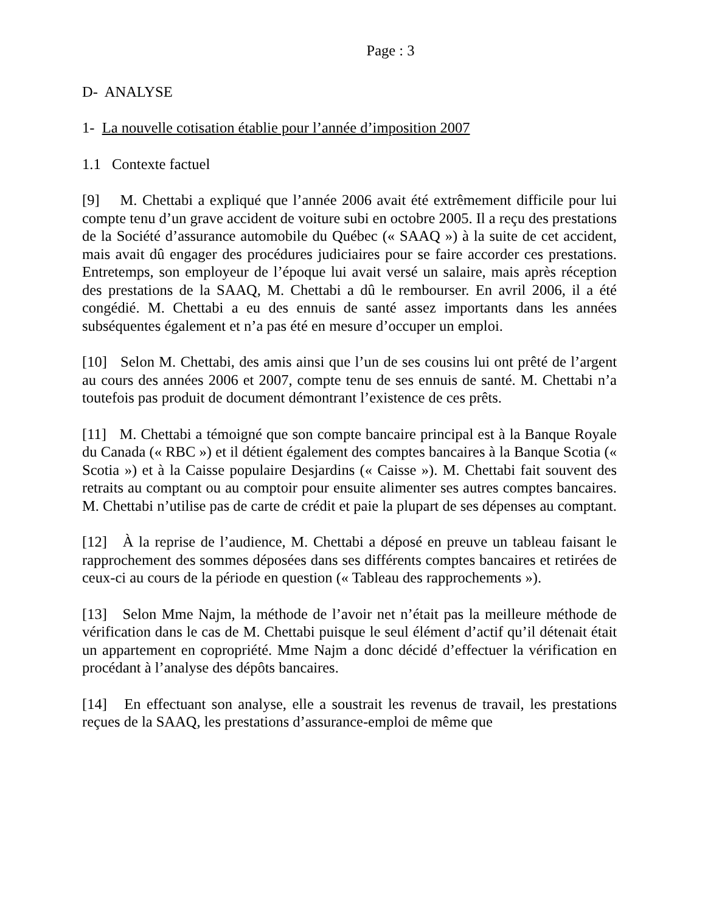Page : 3
D- ANALYSE
1- La nouvelle cotisation établie pour l’année d’imposition 2007
1.1 Contexte factuel
[9] M. Chettabi a expliqué que l’année 2006 avait été extrêmement difficile pour lui compte tenu d’un grave accident de voiture subi en octobre 2005. Il a reçu des prestations de la Société d’assurance automobile du Québec (« SAAQ ») à la suite de cet accident, mais avait dû engager des procédures judiciaires pour se faire accorder ces prestations. Entretemps, son employeur de l’époque lui avait versé un salaire, mais après réception des prestations de la SAAQ, M. Chettabi a dû le rembourser. En avril 2006, il a été congédié. M. Chettabi a eu des ennuis de santé assez importants dans les années subséquentes également et n’a pas été en mesure d’occuper un emploi.
[10] Selon M. Chettabi, des amis ainsi que l’un de ses cousins lui ont prêté de l’argent au cours des années 2006 et 2007, compte tenu de ses ennuis de santé. M. Chettabi n’a toutefois pas produit de document démontrant l’existence de ces prêts.
[11] M. Chettabi a témoigné que son compte bancaire principal est à la Banque Royale du Canada (« RBC ») et il détient également des comptes bancaires à la Banque Scotia (« Scotia ») et à la Caisse populaire Desjardins (« Caisse »). M. Chettabi fait souvent des retraits au comptant ou au comptoir pour ensuite alimenter ses autres comptes bancaires. M. Chettabi n’utilise pas de carte de crédit et paie la plupart de ses dépenses au comptant.
[12] À la reprise de l’audience, M. Chettabi a déposé en preuve un tableau faisant le rapprochement des sommes déposées dans ses différents comptes bancaires et retirées de ceux-ci au cours de la période en question (« Tableau des rapprochements »).
[13] Selon Mme Najm, la méthode de l’avoir net n’était pas la meilleure méthode de vérification dans le cas de M. Chettabi puisque le seul élément d’actif qu’il détenait était un appartement en copropriété. Mme Najm a donc décidé d’effectuer la vérification en procédant à l’analyse des dépôts bancaires.
[14] En effectuant son analyse, elle a soustrait les revenus de travail, les prestations reçues de la SAAQ, les prestations d’assurance-emploi de même que